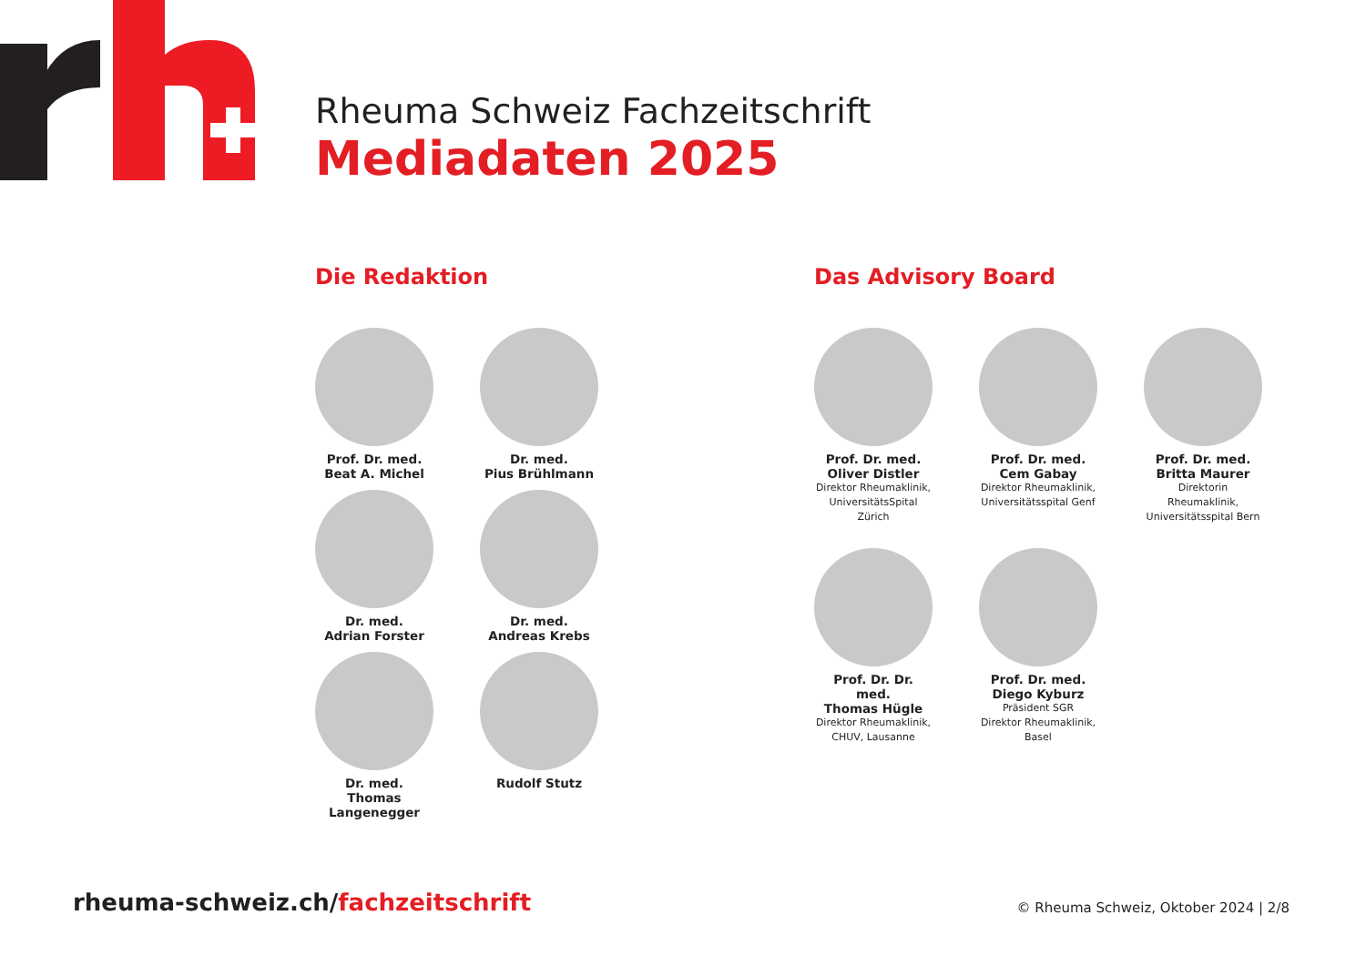Rheuma Schweiz Fachzeitschrift
Mediadaten 2025
Die Redaktion
Prof. Dr. med.
Beat A. Michel
Dr. med.
Pius Brühlmann
Dr. med.
Adrian Forster
Dr. med.
Andreas Krebs
Dr. med.
Thomas Langenegger
Rudolf Stutz
Das Advisory Board
Prof. Dr. med.
Oliver Distler
Direktor Rheumaklinik, UniversitätsSpital Zürich
Prof. Dr. med.
Cem Gabay
Direktor Rheumaklinik, Universitätsspital Genf
Prof. Dr. med.
Britta Maurer
Direktorin Rheumaklinik, Universitätsspital Bern
Prof. Dr. Dr. med.
Thomas Hügle
Direktor Rheumaklinik, CHUV, Lausanne
Prof. Dr. med.
Diego Kyburz
Präsident SGR
Direktor Rheumaklinik, Basel
rheuma-schweiz.ch/fachzeitschrift
© Rheuma Schweiz, Oktober 2024 | 2/8